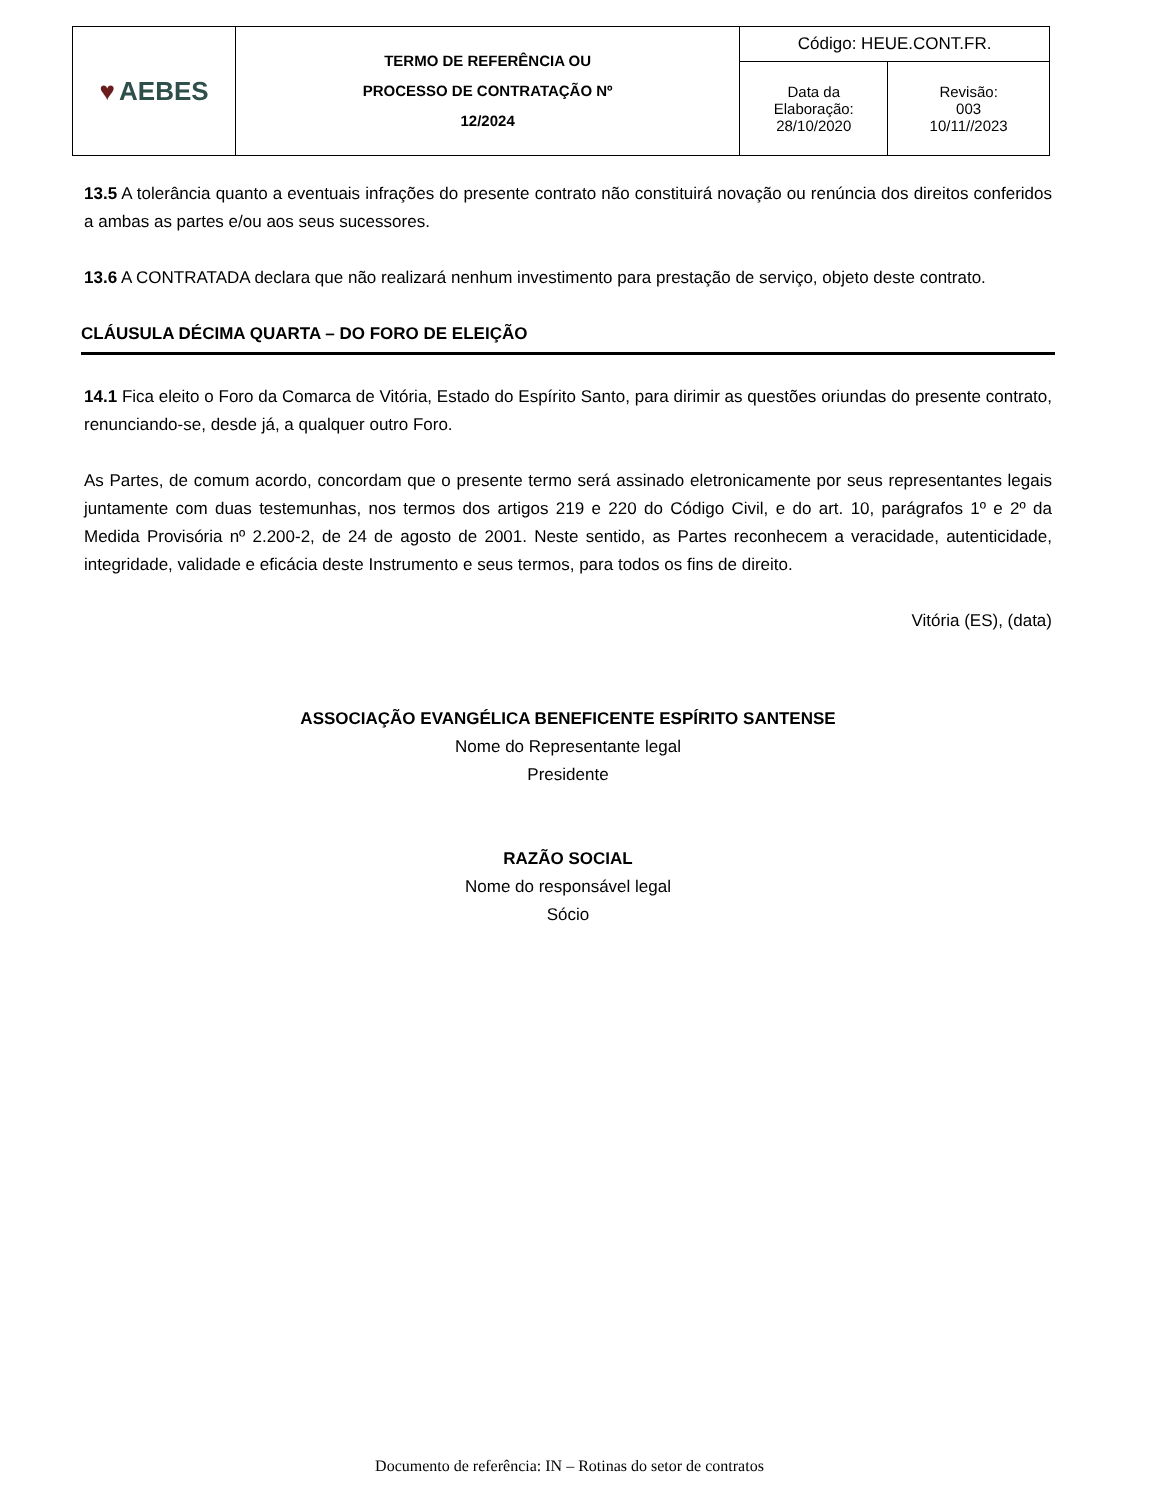| ♥ AEBES | TERMO DE REFERÊNCIA OU PROCESSO DE CONTRATAÇÃO Nº 12/2024 | Código: HEUE.CONT.FR. | |
| | | Data da Elaboração: 28/10/2020 | Revisão: 003 10/11//2023 |
13.5 A tolerância quanto a eventuais infrações do presente contrato não constituirá novação ou renúncia dos direitos conferidos a ambas as partes e/ou aos seus sucessores.
13.6 A CONTRATADA declara que não realizará nenhum investimento para prestação de serviço, objeto deste contrato.
CLÁUSULA DÉCIMA QUARTA – DO FORO DE ELEIÇÃO
14.1 Fica eleito o Foro da Comarca de Vitória, Estado do Espírito Santo, para dirimir as questões oriundas do presente contrato, renunciando-se, desde já, a qualquer outro Foro.
As Partes, de comum acordo, concordam que o presente termo será assinado eletronicamente por seus representantes legais juntamente com duas testemunhas, nos termos dos artigos 219 e 220 do Código Civil, e do art. 10, parágrafos 1º e 2º da Medida Provisória nº 2.200-2, de 24 de agosto de 2001. Neste sentido, as Partes reconhecem a veracidade, autenticidade, integridade, validade e eficácia deste Instrumento e seus termos, para todos os fins de direito.
Vitória (ES), (data)
ASSOCIAÇÃO EVANGÉLICA BENEFICENTE ESPÍRITO SANTENSE
Nome do Representante legal
Presidente
RAZÃO SOCIAL
Nome do responsável legal
Sócio
Documento de referência: IN – Rotinas do setor de contratos